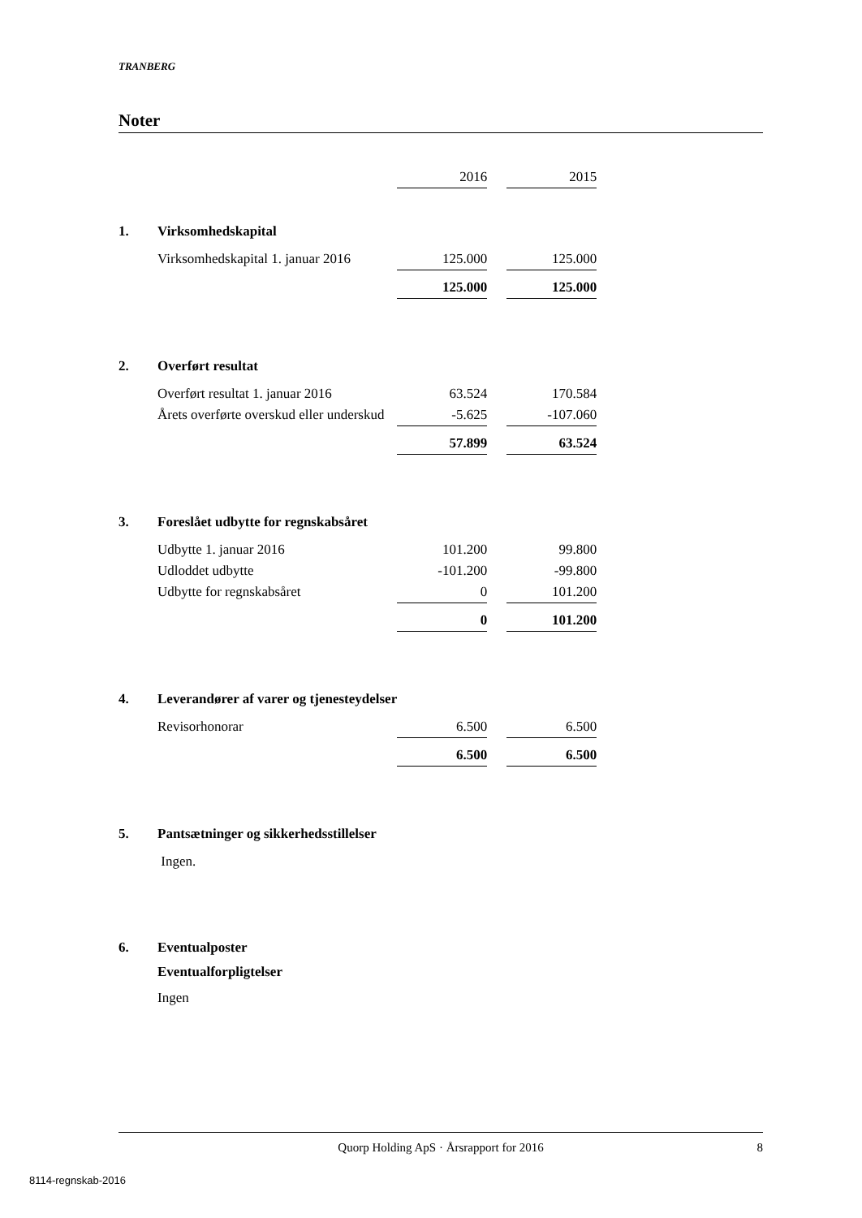TRANBERG
Noter
| | | 2016 | | 2015 |
| 1. | Virksomhedskapital | | | |
| | Virksomhedskapital 1. januar 2016 | 125.000 | | 125.000 |
| | | 125.000 | | 125.000 |
| 2. | Overført resultat | | | |
| | Overført resultat 1. januar 2016 | 63.524 | | 170.584 |
| | Årets overførte overskud eller underskud | -5.625 | | -107.060 |
| | | 57.899 | | 63.524 |
| 3. | Foreslået udbytte for regnskabsåret | | | |
| | Udbytte 1. januar 2016 | 101.200 | | 99.800 |
| | Udloddet udbytte | -101.200 | | -99.800 |
| | Udbytte for regnskabsåret | 0 | | 101.200 |
| | | 0 | | 101.200 |
| 4. | Leverandører af varer og tjenesteydelser | | | |
| | Revisorhonorar | 6.500 | | 6.500 |
| | | 6.500 | | 6.500 |
| 5. | Pantsætninger og sikkerhedsstillelser | | | |
| | Ingen. | | | |
| 6. | Eventualposter | | | |
| | Eventualforpligtelser | | | |
| | Ingen | | | |
Quorp Holding ApS · Årsrapport for 2016 8
8114-regnskab-2016